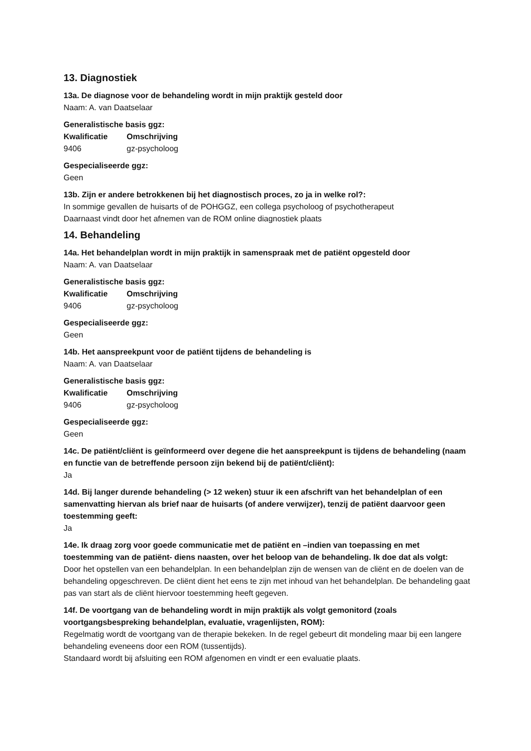13. Diagnostiek
13a. De diagnose voor de behandeling wordt in mijn praktijk gesteld door
Naam: A. van Daatselaar
Generalistische basis ggz:
| Kwalificatie | Omschrijving |
| --- | --- |
| 9406 | gz-psycholoog |
Gespecialiseerde ggz:
Geen
13b. Zijn er andere betrokkenen bij het diagnostisch proces, zo ja in welke rol?:
In sommige gevallen de huisarts of de POHGGZ, een collega psycholoog of psychotherapeut
Daarnaast vindt door het afnemen van de ROM online diagnostiek plaats
14. Behandeling
14a. Het behandelplan wordt in mijn praktijk in samenspraak met de patiënt opgesteld door
Naam: A. van Daatselaar
Generalistische basis ggz:
| Kwalificatie | Omschrijving |
| --- | --- |
| 9406 | gz-psycholoog |
Gespecialiseerde ggz:
Geen
14b. Het aanspreekpunt voor de patiënt tijdens de behandeling is
Naam: A. van Daatselaar
Generalistische basis ggz:
| Kwalificatie | Omschrijving |
| --- | --- |
| 9406 | gz-psycholoog |
Gespecialiseerde ggz:
Geen
14c. De patiënt/cliënt is geïnformeerd over degene die het aanspreekpunt is tijdens de behandeling (naam en functie van de betreffende persoon zijn bekend bij de patiënt/cliënt):
Ja
14d. Bij langer durende behandeling (> 12 weken) stuur ik een afschrift van het behandelplan of een samenvatting hiervan als brief naar de huisarts (of andere verwijzer), tenzij de patiënt daarvoor geen toestemming geeft:
Ja
14e. Ik draag zorg voor goede communicatie met de patiënt en –indien van toepassing en met toestemming van de patiënt- diens naasten, over het beloop van de behandeling. Ik doe dat als volgt:
Door het opstellen van een behandelplan. In een behandelplan zijn de wensen van de cliënt en de doelen van de behandeling opgeschreven. De cliënt dient het eens te zijn met inhoud van het behandelplan. De behandeling gaat pas van start als de cliënt hiervoor toestemming heeft gegeven.
14f. De voortgang van de behandeling wordt in mijn praktijk als volgt gemonitord (zoals voortgangsbespreking behandelplan, evaluatie, vragenlijsten, ROM):
Regelmatig wordt de voortgang van de therapie bekeken. In de regel gebeurt dit mondeling maar bij een langere behandeling eveneens door een ROM (tussentijds).
Standaard wordt bij afsluiting een ROM afgenomen en vindt er een evaluatie plaats.